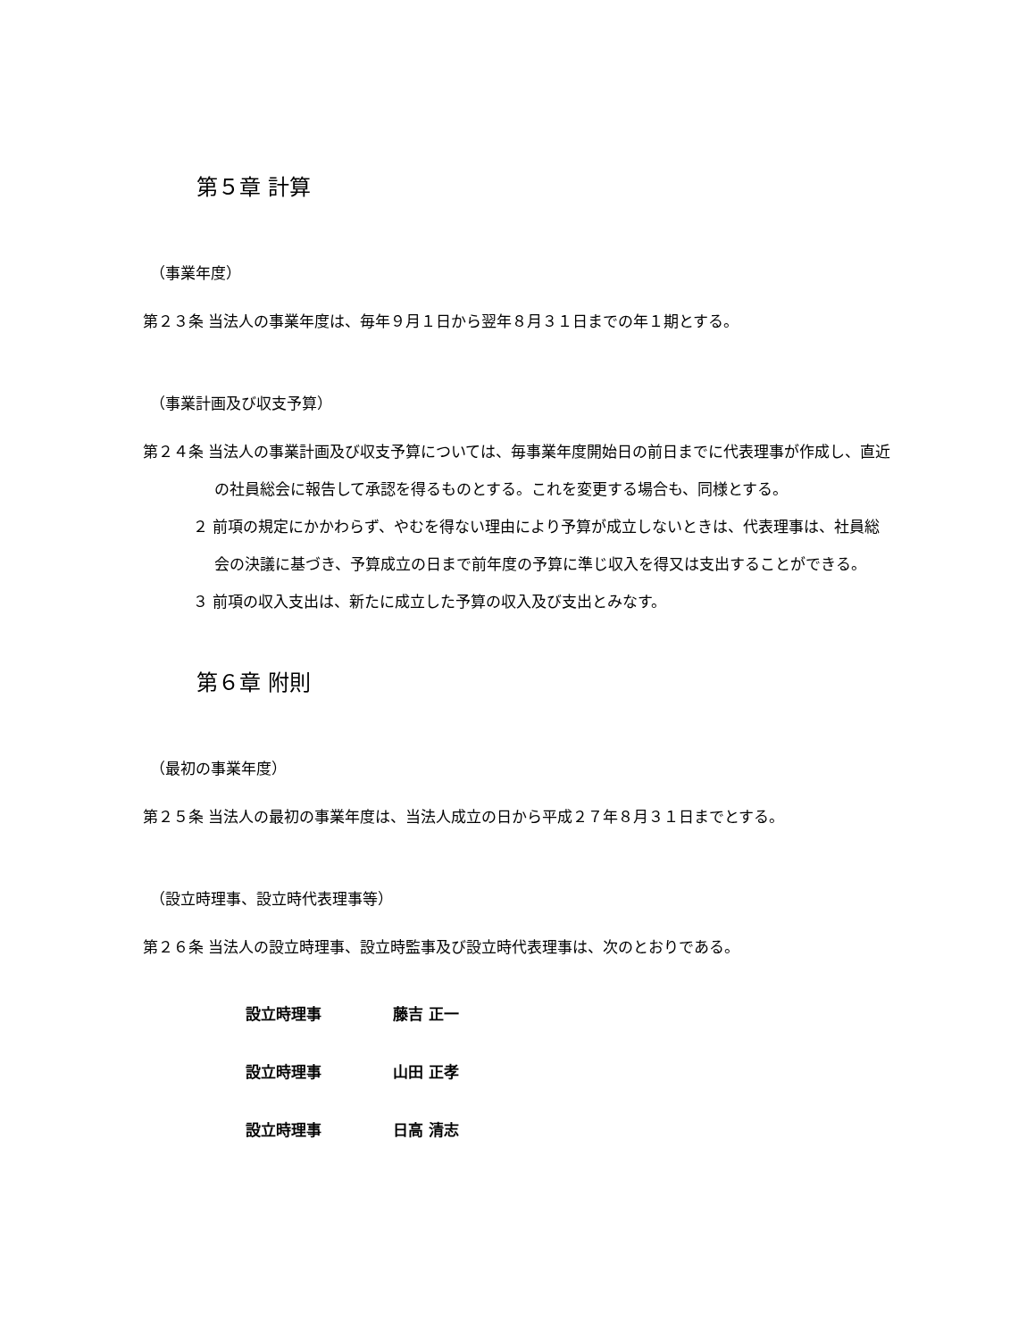第５章 計算
（事業年度）
第２３条 当法人の事業年度は、毎年９月１日から翌年８月３１日までの年１期とする。
（事業計画及び収支予算）
第２４条 当法人の事業計画及び収支予算については、毎事業年度開始日の前日までに代表理事が作成し、直近の社員総会に報告して承認を得るものとする。これを変更する場合も、同様とする。
２ 前項の規定にかかわらず、やむを得ない理由により予算が成立しないときは、代表理事は、社員総会の決議に基づき、予算成立の日まで前年度の予算に準じ収入を得又は支出することができる。
３ 前項の収入支出は、新たに成立した予算の収入及び支出とみなす。
第６章 附則
（最初の事業年度）
第２５条 当法人の最初の事業年度は、当法人成立の日から平成２７年８月３１日までとする。
（設立時理事、設立時代表理事等）
第２６条 当法人の設立時理事、設立時監事及び設立時代表理事は、次のとおりである。
設立時理事 藤吉 正一
設立時理事 山田 正孝
設立時理事 日高 清志